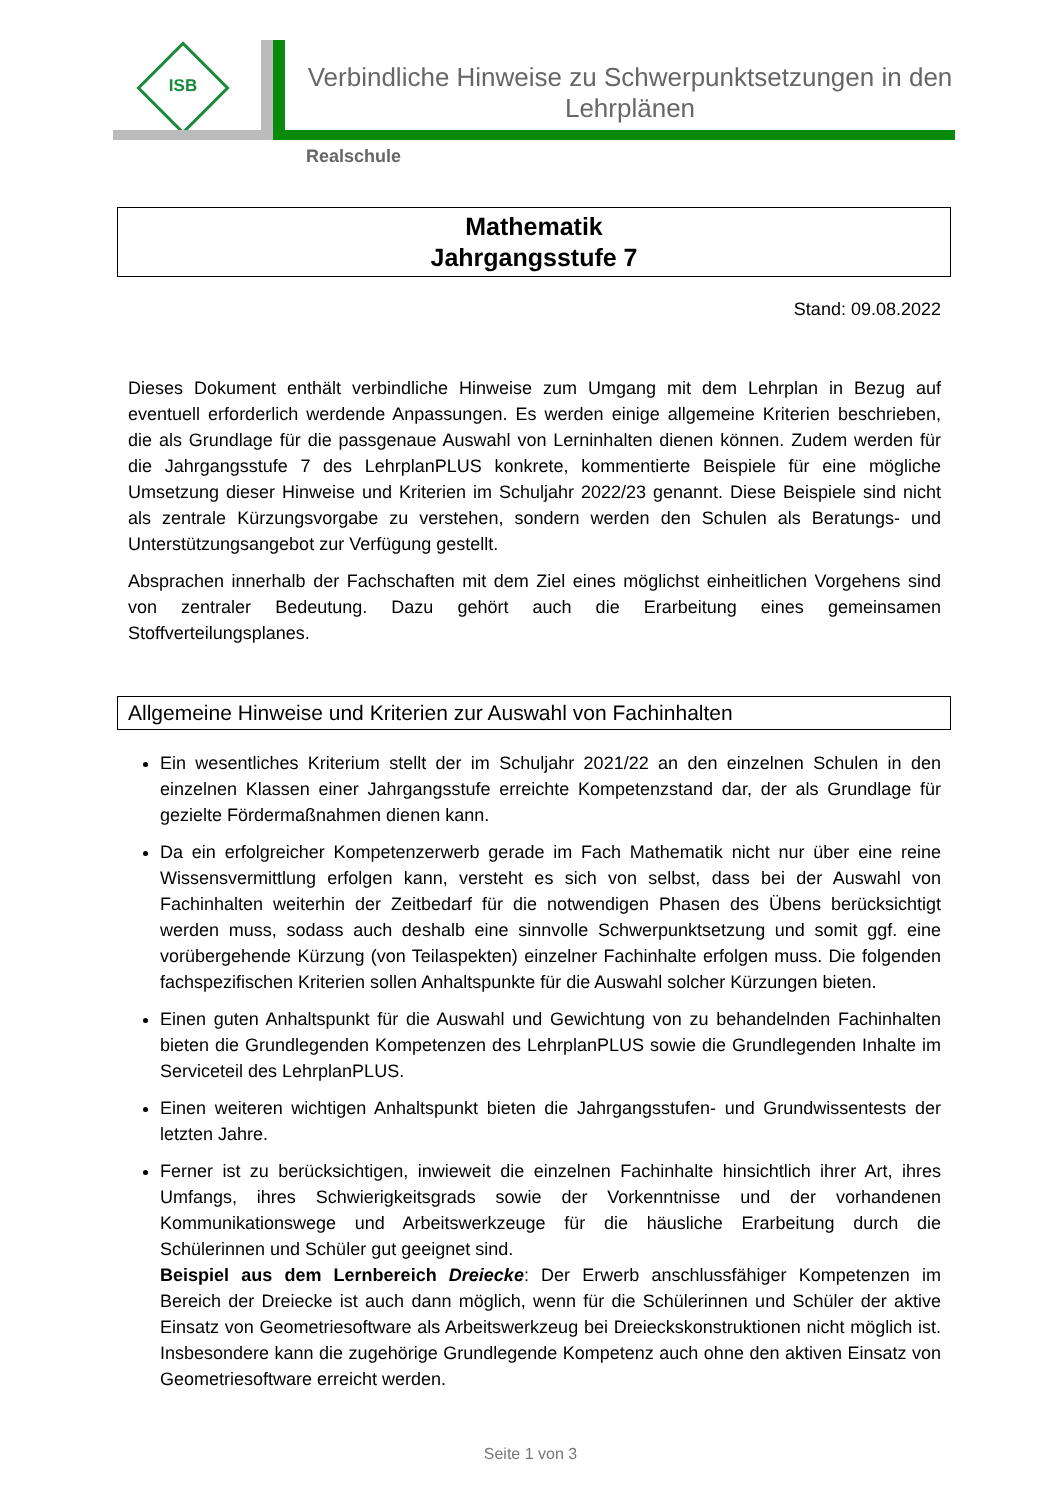ISB
Verbindliche Hinweise zu Schwerpunktsetzungen in den Lehrplänen
Realschule
Mathematik
Jahrgangsstufe 7
Stand: 09.08.2022
Dieses Dokument enthält verbindliche Hinweise zum Umgang mit dem Lehrplan in Bezug auf eventuell erforderlich werdende Anpassungen. Es werden einige allgemeine Kriterien beschrieben, die als Grundlage für die passgenaue Auswahl von Lerninhalten dienen können. Zudem werden für die Jahrgangsstufe 7 des LehrplanPLUS konkrete, kommentierte Beispiele für eine mögliche Umsetzung dieser Hinweise und Kriterien im Schuljahr 2022/23 genannt. Diese Beispiele sind nicht als zentrale Kürzungsvorgabe zu verstehen, sondern werden den Schulen als Beratungs- und Unterstützungsangebot zur Verfügung gestellt.
Absprachen innerhalb der Fachschaften mit dem Ziel eines möglichst einheitlichen Vorgehens sind von zentraler Bedeutung. Dazu gehört auch die Erarbeitung eines gemeinsamen Stoffverteilungsplanes.
Allgemeine Hinweise und Kriterien zur Auswahl von Fachinhalten
Ein wesentliches Kriterium stellt der im Schuljahr 2021/22 an den einzelnen Schulen in den einzelnen Klassen einer Jahrgangsstufe erreichte Kompetenzstand dar, der als Grundlage für gezielte Fördermaßnahmen dienen kann.
Da ein erfolgreicher Kompetenzerwerb gerade im Fach Mathematik nicht nur über eine reine Wissensvermittlung erfolgen kann, versteht es sich von selbst, dass bei der Auswahl von Fachinhalten weiterhin der Zeitbedarf für die notwendigen Phasen des Übens berücksichtigt werden muss, sodass auch deshalb eine sinnvolle Schwerpunktsetzung und somit ggf. eine vorübergehende Kürzung (von Teilaspekten) einzelner Fachinhalte erfolgen muss. Die folgenden fachspezifischen Kriterien sollen Anhaltspunkte für die Auswahl solcher Kürzungen bieten.
Einen guten Anhaltspunkt für die Auswahl und Gewichtung von zu behandelnden Fachinhalten bieten die Grundlegenden Kompetenzen des LehrplanPLUS sowie die Grundlegenden Inhalte im Serviceteil des LehrplanPLUS.
Einen weiteren wichtigen Anhaltspunkt bieten die Jahrgangsstufen- und Grundwissentests der letzten Jahre.
Ferner ist zu berücksichtigen, inwieweit die einzelnen Fachinhalte hinsichtlich ihrer Art, ihres Umfangs, ihres Schwierigkeitsgrads sowie der Vorkenntnisse und der vorhandenen Kommunikationswege und Arbeitswerkzeuge für die häusliche Erarbeitung durch die Schülerinnen und Schüler gut geeignet sind.
Beispiel aus dem Lernbereich Dreiecke: Der Erwerb anschlussfähiger Kompetenzen im Bereich der Dreiecke ist auch dann möglich, wenn für die Schülerinnen und Schüler der aktive Einsatz von Geometriesoftware als Arbeitswerkzeug bei Dreieckskonstruktionen nicht möglich ist. Insbesondere kann die zugehörige Grundlegende Kompetenz auch ohne den aktiven Einsatz von Geometriesoftware erreicht werden.
Seite 1 von 3